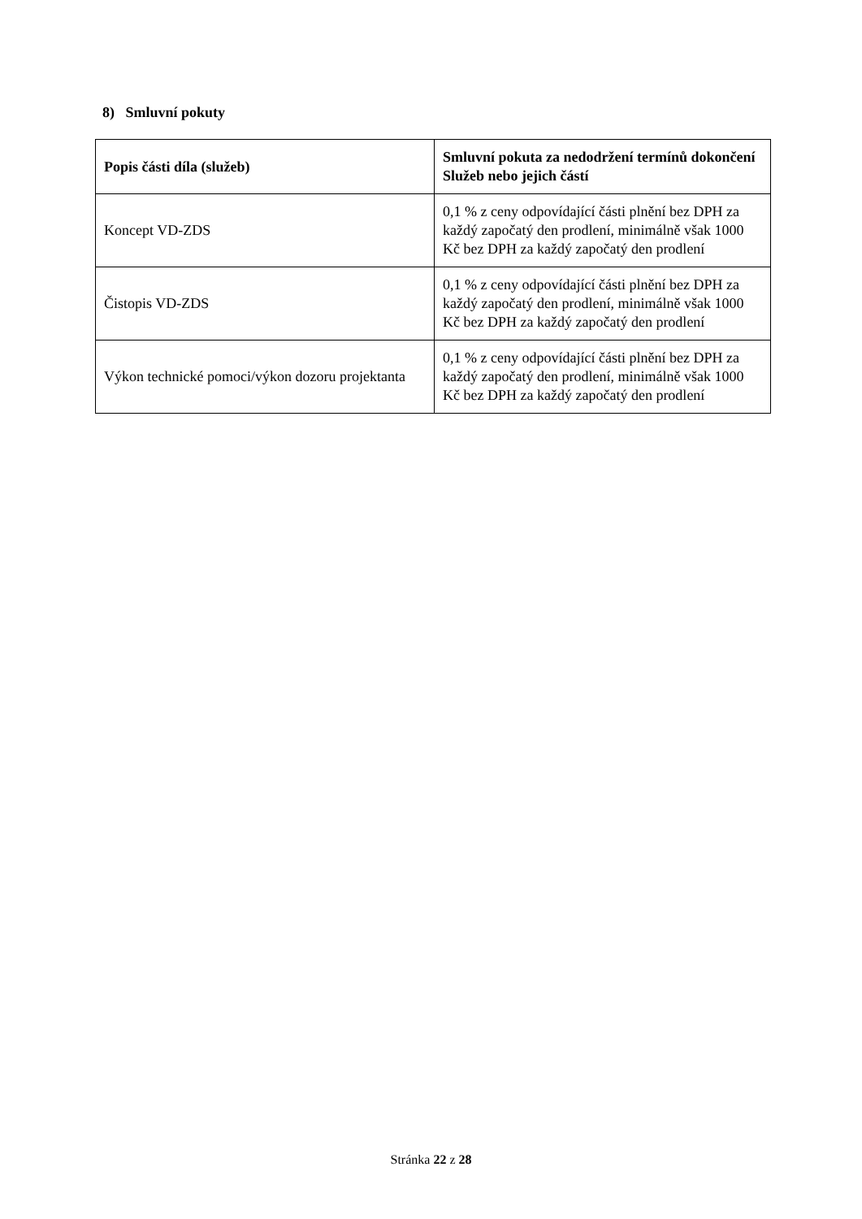8) Smluvní pokuty
| Popis části díla (služeb) | Smluvní pokuta za nedodržení termínů dokončení Služeb nebo jejich částí |
| --- | --- |
| Koncept VD-ZDS | 0,1 % z ceny odpovídající části plnění bez DPH za každý započatý den prodlení, minimálně však 1000 Kč bez DPH za každý započatý den prodlení |
| Čistopis VD-ZDS | 0,1 % z ceny odpovídající části plnění bez DPH za každý započatý den prodlení, minimálně však 1000 Kč bez DPH za každý započatý den prodlení |
| Výkon technické pomoci/výkon dozoru projektanta | 0,1 % z ceny odpovídající části plnění bez DPH za každý započatý den prodlení, minimálně však 1000 Kč bez DPH za každý započatý den prodlení |
Stránka 22 z 28